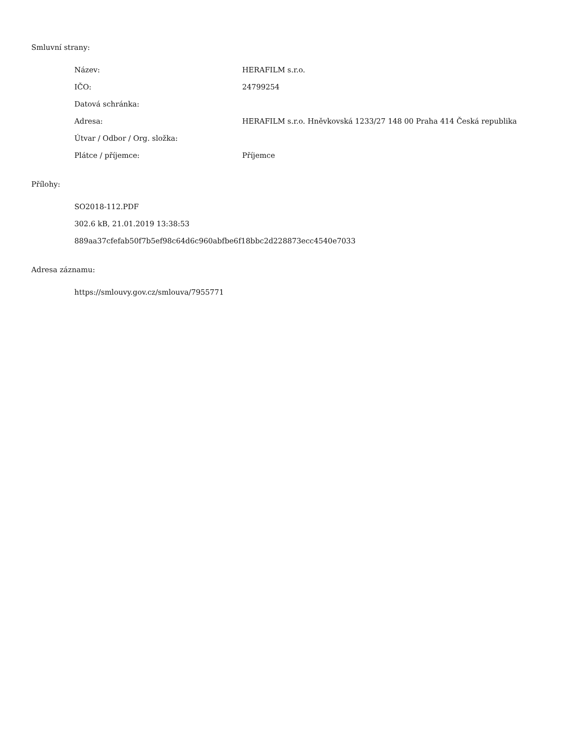Smluvní strany:
| Název: | HERAFILM s.r.o. |
| IČO: | 24799254 |
| Datová schránka: | |
| Adresa: | HERAFILM s.r.o. Hněvkovská 1233/27 148 00 Praha 414 Česká republika |
| Útvar / Odbor / Org. složka: | |
| Plátce / příjemce: | Příjemce |
Přílohy:
SO2018-112.PDF
302.6 kB, 21.01.2019 13:38:53
889aa37cfefab50f7b5ef98c64d6c960abfbe6f18bbc2d228873ecc4540e7033
Adresa záznamu:
https://smlouvy.gov.cz/smlouva/7955771